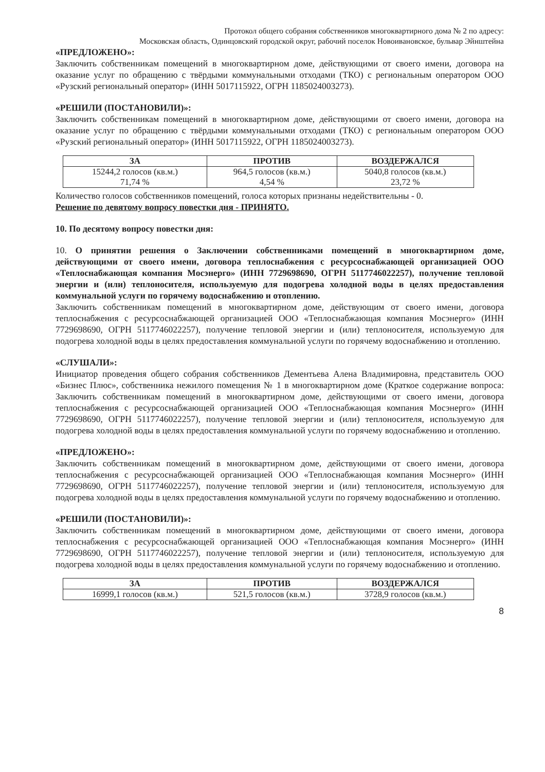Протокол общего собрания собственников многоквартирного дома № 2 по адресу:
Московская область, Одинцовский городской округ, рабочий поселок Новоивановское, бульвар Эйнштейна
«ПРЕДЛОЖЕНО»:
Заключить собственникам помещений в многоквартирном доме, действующими от своего имени, договора на оказание услуг по обращению с твёрдыми коммунальными отходами (ТКО) с региональным оператором ООО «Рузский региональный оператор» (ИНН 5017115922, ОГРН 1185024003273).
«РЕШИЛИ (ПОСТАНОВИЛИ)»:
Заключить собственникам помещений в многоквартирном доме, действующими от своего имени, договора на оказание услуг по обращению с твёрдыми коммунальными отходами (ТКО) с региональным оператором ООО «Рузский региональный оператор» (ИНН 5017115922, ОГРН 1185024003273).
| ЗА | ПРОТИВ | ВОЗДЕРЖАЛСЯ |
| --- | --- | --- |
| 15244,2 голосов (кв.м.) 71,74 % | 964,5 голосов (кв.м.) 4,54 % | 5040,8 голосов (кв.м.) 23,72 % |
Количество голосов собственников помещений, голоса которых признаны недействительны - 0.
Решение по девятому вопросу повестки дня - ПРИНЯТО.
10. По десятому вопросу повестки дня:
10. О принятии решения о Заключении собственниками помещений в многоквартирном доме, действующими от своего имени, договора теплоснабжения с ресурсоснабжающей организацией ООО «Теплоснабжающая компания Мосэнерго» (ИНН 7729698690, ОГРН 5117746022257), получение тепловой энергии и (или) теплоносителя, используемую для подогрева холодной воды в целях предоставления коммунальной услуги по горячему водоснабжению и отоплению.
Заключить собственникам помещений в многоквартирном доме, действующим от своего имени, договора теплоснабжения с ресурсоснабжающей организацией ООО «Теплоснабжающая компания Мосэнерго» (ИНН 7729698690, ОГРН 5117746022257), получение тепловой энергии и (или) теплоносителя, используемую для подогрева холодной воды в целях предоставления коммунальной услуги по горячему водоснабжению и отоплению.
«СЛУШАЛИ»:
Инициатор проведения общего собрания собственников Дементьева Алена Владимировна, представитель ООО «Бизнес Плюс», собственника нежилого помещения № 1 в многоквартирном доме (Краткое содержание вопроса: Заключить собственникам помещений в многоквартирном доме, действующими от своего имени, договора теплоснабжения с ресурсоснабжающей организацией ООО «Теплоснабжающая компания Мосэнерго» (ИНН 7729698690, ОГРН 5117746022257), получение тепловой энергии и (или) теплоносителя, используемую для подогрева холодной воды в целях предоставления коммунальной услуги по горячему водоснабжению и отоплению.
«ПРЕДЛОЖЕНО»:
Заключить собственникам помещений в многоквартирном доме, действующими от своего имени, договора теплоснабжения с ресурсоснабжающей организацией ООО «Теплоснабжающая компания Мосэнерго» (ИНН 7729698690, ОГРН 5117746022257), получение тепловой энергии и (или) теплоносителя, используемую для подогрева холодной воды в целях предоставления коммунальной услуги по горячему водоснабжению и отоплению.
«РЕШИЛИ (ПОСТАНОВИЛИ)»:
Заключить собственникам помещений в многоквартирном доме, действующими от своего имени, договора теплоснабжения с ресурсоснабжающей организацией ООО «Теплоснабжающая компания Мосэнерго» (ИНН 7729698690, ОГРН 5117746022257), получение тепловой энергии и (или) теплоносителя, используемую для подогрева холодной воды в целях предоставления коммунальной услуги по горячему водоснабжению и отоплению.
| ЗА | ПРОТИВ | ВОЗДЕРЖАЛСЯ |
| --- | --- | --- |
| 16999,1 голосов (кв.м.) | 521,5 голосов (кв.м.) | 3728,9 голосов (кв.м.) |
8